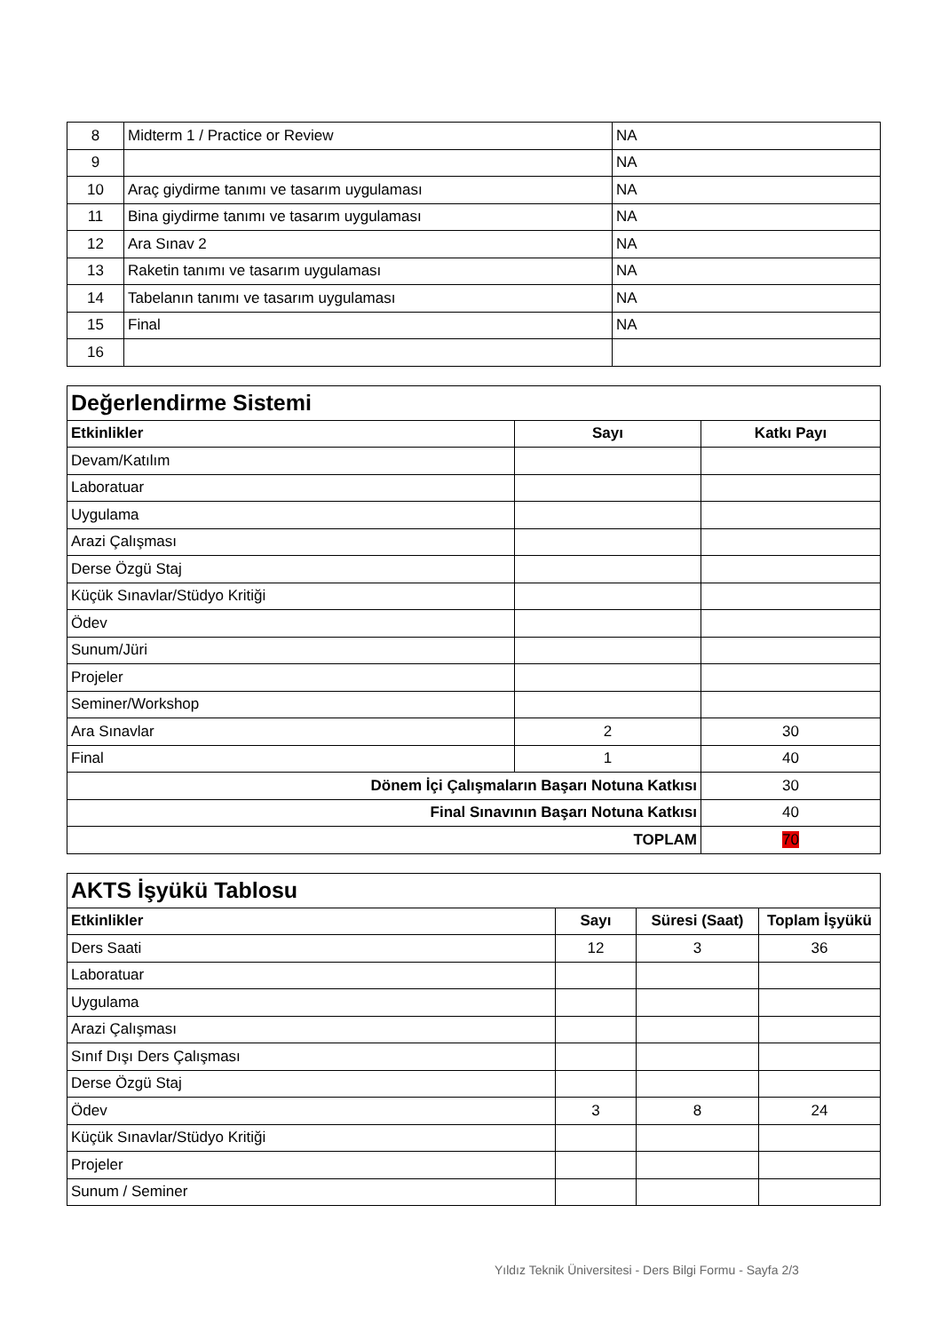| 8 | Midterm 1 / Practice or Review | NA |
| 9 | | NA |
| 10 | Araç giydirme tanımı ve tasarım uygulaması | NA |
| 11 | Bina giydirme tanımı ve tasarım uygulaması | NA |
| 12 | Ara Sınav 2 | NA |
| 13 | Raketin tanımı ve tasarım uygulaması | NA |
| 14 | Tabelanın tanımı ve tasarım uygulaması | NA |
| 15 | Final | NA |
| 16 | | |
| Değerlendirme Sistemi | | |
| Etkinlikler | Sayı | Katkı Payı |
| Devam/Katılım | | |
| Laboratuar | | |
| Uygulama | | |
| Arazi Çalışması | | |
| Derse Özgü Staj | | |
| Küçük Sınavlar/Stüdyo Kritiği | | |
| Ödev | | |
| Sunum/Jüri | | |
| Projeler | | |
| Seminer/Workshop | | |
| Ara Sınavlar | 2 | 30 |
| Final | 1 | 40 |
| Dönem İçi Çalışmaların Başarı Notuna Katkısı | | 30 |
| Final Sınavının Başarı Notuna Katkısı | | 40 |
| TOPLAM | | 70 |
| AKTS İşyükü Tablosu | | | |
| Etkinlikler | Sayı | Süresi (Saat) | Toplam İşyükü |
| Ders Saati | 12 | 3 | 36 |
| Laboratuar | | | |
| Uygulama | | | |
| Arazi Çalışması | | | |
| Sınıf Dışı Ders Çalışması | | | |
| Derse Özgü Staj | | | |
| Ödev | 3 | 8 | 24 |
| Küçük Sınavlar/Stüdyo Kritiği | | | |
| Projeler | | | |
| Sunum / Seminer | | | |
Yıldız Teknik Üniversitesi - Ders Bilgi Formu - Sayfa 2/3